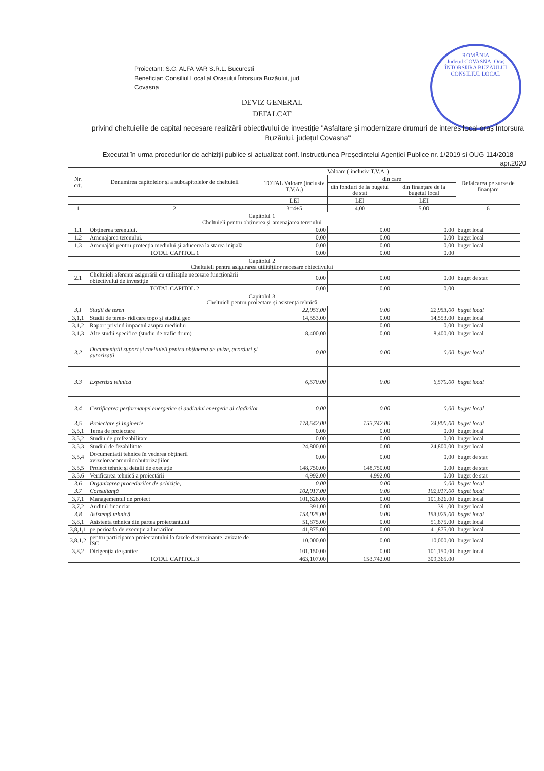Proiectant: S.C. ALFA VAR S.R.L. Bucuresti
Beneficiar: Consiliul Local al Orașului Întorsura Buzăului, jud.
Covasna
ROMÂNIA
Județul COVASNA, Oraș ÎNTORSURA BUZĂULUI
CONSILIUL LOCAL
DEVIZ GENERAL
DEFALCAT
privind cheltuielile de capital necesare realizării obiectivului de investiție "Asfaltare și modernizare drumuri de interes local oraș Întorsura Buzăului, județul Covasna"
Executat în urma procedurilor de achiziții publice si actualizat conf. Instructiunea Președintelui Agenției Publice nr. 1/2019 si OUG 114/2018 apr.2020
| Nr. crt. | Denumirea capitolelor și a subcapitolelor de cheltuieli | Valoare ( inclusiv T.V.A. ) | | | Defalcarea pe surse de finanțare |
| --- | --- | --- | --- | --- | --- |
| | | TOTAL Valoare (inclusiv T.V.A.) | din care | | |
| | | | din fonduri de la bugetul de stat | din finanțare de la bugetul local | |
| | | LEI | LEI | LEI | |
| 1 | 2 | 3=4+5 | 4.00 | 5.00 | 6 |
| Capitolul 1 Cheltuieli pentru obținerea și amenajarea terenului | | | | | |
| 1.1 | Obținerea terenului. | 0.00 | 0.00 | 0.00 | buget local |
| 1.2 | Amenajarea terenului. | 0.00 | 0.00 | 0.00 | buget local |
| 1.3 | Amenajări pentru protecția mediului și aducerea la starea inițială | 0.00 | 0.00 | 0.00 | buget local |
| | TOTAL CAPITOL 1 | 0.00 | 0.00 | 0.00 | |
| Capitolul 2 Cheltuieli pentru asigurarea utilităților necesare obiectivului | | | | | |
| 2.1 | Cheltuieli aferente asigurării cu utilitățile necesare funcționării obiectivului de investiție | 0.00 | 0.00 | 0.00 | buget de stat |
| | TOTAL CAPITOL 2 | 0.00 | 0.00 | 0.00 | |
| Capitolul 3 Cheltuieli pentru proiectare și asistență tehnică | | | | | |
| 3.1 | Studii de teren | 22,953.00 | 0.00 | 22,953.00 | buget local |
| 3,1,1 | Studii de teren- ridicare topo și studiul geo | 14,553.00 | 0.00 | 14,553.00 | buget local |
| 3,1,2 | Raport privind impactul asupra mediului | | 0.00 | 0.00 | buget local |
| 3,1,3 | Alte studii specifice (studiu de trafic drum) | 8,400.00 | 0.00 | 8,400.00 | buget local |
| 3.2 | Documentatii suport și cheltuieli pentru obținerea de avize, acorduri și autorizații | 0.00 | 0.00 | 0.00 | buget local |
| 3.3 | Expertiza tehnica | 6,570.00 | 0.00 | 6,570.00 | buget local |
| 3.4 | Certificarea performanței energetice și auditului energetic al cladirilor | 0.00 | 0.00 | 0.00 | buget local |
| 3,5 | Proiectare și Inginerie | 178,542.00 | 153,742.00 | 24,800.00 | buget local |
| 3,5,1 | Tema de proiectare | 0.00 | 0.00 | 0.00 | buget local |
| 3.5,2 | Studiu de prefezabilitate | 0.00 | 0.00 | 0.00 | buget local |
| 3.5.3 | Studiul de fezabilitate | 24,800.00 | 0.00 | 24,800.00 | buget local |
| 3.5.4 | Documentatii tehnice în vederea obținerii avizelor/acordurilor/autorizațiilor | 0.00 | 0.00 | 0.00 | buget de stat |
| 3.5,5 | Proiect tehnic și detalii de execuție | 148,750.00 | 148,750.00 | 0.00 | buget de stat |
| 3.5.6 | Verificarea tehnică a proiectării | 4,992.00 | 4,992.00 | 0.00 | buget de stat |
| 3.6 | Organizarea procedurilor de achiziție, | 0.00 | 0.00 | 0.00 | buget local |
| 3.7 | Consultanță | 102,017.00 | 0.00 | 102,017.00 | buget local |
| 3,7,1 | Managementul de proiect | 101,626.00 | 0.00 | 101,626.00 | buget local |
| 3,7,2 | Auditul financiar | 391.00 | 0.00 | 391.00 | buget local |
| 3.8 | Asistență tehnică | 153,025.00 | 0.00 | 153,025.00 | buget local |
| 3,8,1 | Asistenta tehnica din partea proiectantului | 51,875.00 | 0.00 | 51,875.00 | buget local |
| 3,8,1,1 | pe perioada de execuție a lucrărilor | 41,875.00 | 0.00 | 41,875.00 | buget local |
| 3,8.1,2 | pentru participarea proiectantului la fazele determinante, avizate de ISC | 10,000.00 | 0.00 | 10,000.00 | buget local |
| 3,8,2 | Dirigenția de șantier | 101,150.00 | 0.00 | 101,150.00 | buget local |
| | TOTAL CAPITOL 3 | 463,107.00 | 153,742.00 | 309,365.00 | |